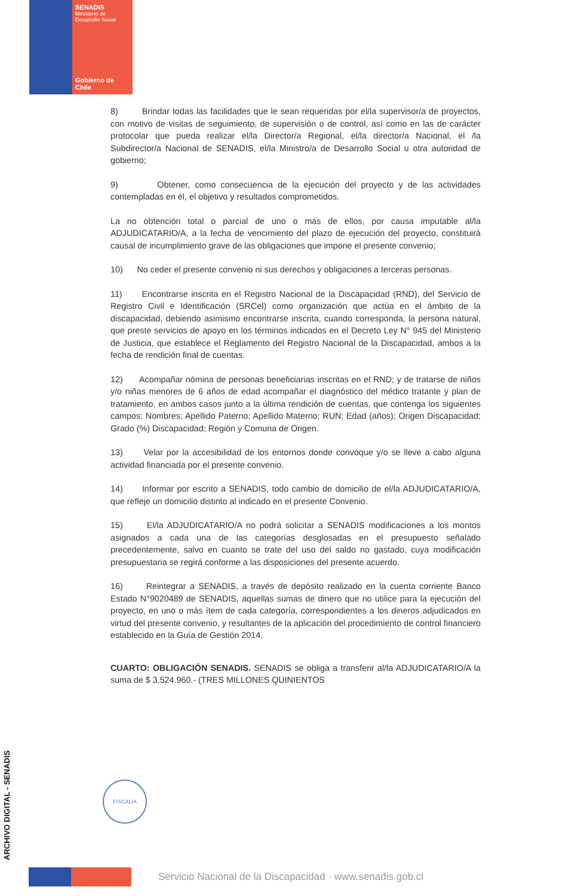SENADIS
Ministerio de
Desarrollo Social
Gobierno de Chile
8) Brindar todas las facilidades que le sean requeridas por el/la supervisor/a de proyectos, con motivo de visitas de seguimiento, de supervisión o de control, así como en las de carácter protocolar que pueda realizar el/la Director/a Regional, el/la director/a Nacional, el /la Subdirector/a Nacional de SENADIS, el/la Ministro/a de Desarrollo Social u otra autoridad de gobierno;
9) Obtener, como consecuencia de la ejecución del proyecto y de las actividades contempladas en él, el objetivo y resultados comprometidos.
La no obtención total o parcial de uno o más de ellos, por causa imputable al/la ADJUDICATARIO/A, a la fecha de vencimiento del plazo de ejecución del proyecto, constituirá causal de incumplimiento grave de las obligaciones que impone el presente convenio;
10) No ceder el presente convenio ni sus derechos y obligaciones a terceras personas.
11) Encontrarse inscrita en el Registro Nacional de la Discapacidad (RND), del Servicio de Registro Civil e Identificación (SRCel) como organización que actúa en el ámbito de la discapacidad, debiendo asimismo encontrarse inscrita, cuando corresponda, la persona natural, que preste servicios de apoyo en los términos indicados en el Decreto Ley N° 945 del Ministerio de Justicia, que establece el Reglamento del Registro Nacional de la Discapacidad, ambos a la fecha de rendición final de cuentas.
12) Acompañar nómina de personas beneficiarias inscritas en el RND; y de tratarse de niños y/o niñas menores de 6 años de edad acompañar el diagnóstico del médico tratante y plan de tratamiento, en ambos casos junto a la última rendición de cuentas, que contenga los siguientes campos: Nombres; Apellido Paterno; Apellido Materno; RUN; Edad (años); Origen Discapacidad; Grado (%) Discapacidad; Región y Comuna de Origen.
13) Velar por la accesibilidad de los entornos donde convoque y/o se lleve a cabo alguna actividad financiada por el presente convenio.
14) Informar por escrito a SENADIS, todo cambio de domicilio de el/la ADJUDICATARIO/A, que refleje un domicilio distinto al indicado en el presente Convenio.
15) El/la ADJUDICATARIO/A no podrá solicitar a SENADIS modificaciones a los montos asignados a cada una de las categorías desglosadas en el presupuesto señalado precedentemente, salvo en cuanto se trate del uso del saldo no gastado, cuya modificación presupuestaria se regirá conforme a las disposiciones del presente acuerdo.
16) Reintegrar a SENADIS, a través de depósito realizado en la cuenta corriente Banco Estado N°9020489 de SENADIS, aquellas sumas de dinero que no utilice para la ejecución del proyecto, en uno o más ítem de cada categoría, correspondientes a los dineros adjudicados en virtud del presente convenio, y resultantes de la aplicación del procedimiento de control financiero establecido en la Guía de Gestión 2014.
CUARTO: OBLIGACIÓN SENADIS. SENADIS se obliga a transferir al/la ADJUDICATARIO/A la suma de $ 3.524.960.- (TRES MILLONES QUINIENTOS
FISCALIA
ARCHIVO DIGITAL - SENADIS
Servicio Nacional de la Discapacidad · www.senadis.gob.cl